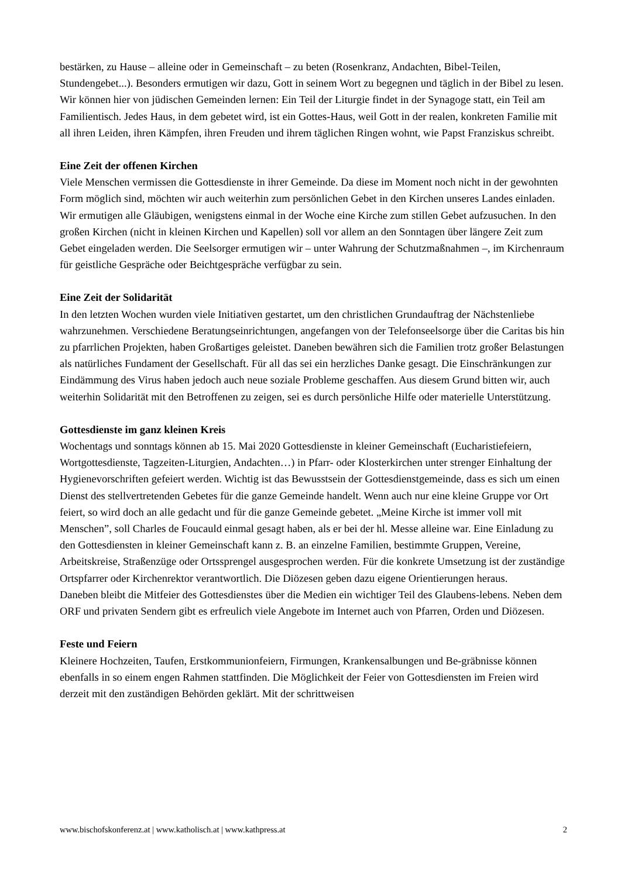bestärken, zu Hause – alleine oder in Gemeinschaft – zu beten (Rosenkranz, Andachten, Bibel-Teilen, Stundengebet...). Besonders ermutigen wir dazu, Gott in seinem Wort zu begegnen und täglich in der Bibel zu lesen. Wir können hier von jüdischen Gemeinden lernen: Ein Teil der Liturgie findet in der Synagoge statt, ein Teil am Familientisch. Jedes Haus, in dem gebetet wird, ist ein Gottes-Haus, weil Gott in der realen, konkreten Familie mit all ihren Leiden, ihren Kämpfen, ihren Freuden und ihrem täglichen Ringen wohnt, wie Papst Franziskus schreibt.
Eine Zeit der offenen Kirchen
Viele Menschen vermissen die Gottesdienste in ihrer Gemeinde. Da diese im Moment noch nicht in der gewohnten Form möglich sind, möchten wir auch weiterhin zum persönlichen Gebet in den Kirchen unseres Landes einladen. Wir ermutigen alle Gläubigen, wenigstens einmal in der Woche eine Kirche zum stillen Gebet aufzusuchen. In den großen Kirchen (nicht in kleinen Kirchen und Kapellen) soll vor allem an den Sonntagen über längere Zeit zum Gebet eingeladen werden. Die Seelsorger ermutigen wir – unter Wahrung der Schutzmaßnahmen –, im Kirchenraum für geistliche Gespräche oder Beichtgespräche verfügbar zu sein.
Eine Zeit der Solidarität
In den letzten Wochen wurden viele Initiativen gestartet, um den christlichen Grundauftrag der Nächstenliebe wahrzunehmen. Verschiedene Beratungseinrichtungen, angefangen von der Telefonseelsorge über die Caritas bis hin zu pfarrlichen Projekten, haben Großartiges geleistet. Daneben bewähren sich die Familien trotz großer Belastungen als natürliches Fundament der Gesellschaft. Für all das sei ein herzliches Danke gesagt. Die Einschränkungen zur Eindämmung des Virus haben jedoch auch neue soziale Probleme geschaffen. Aus diesem Grund bitten wir, auch weiterhin Solidarität mit den Betroffenen zu zeigen, sei es durch persönliche Hilfe oder materielle Unterstützung.
Gottesdienste im ganz kleinen Kreis
Wochentags und sonntags können ab 15. Mai 2020 Gottesdienste in kleiner Gemeinschaft (Eucharistiefeiern, Wortgottesdienste, Tagzeiten-Liturgien, Andachten…) in Pfarr- oder Klosterkirchen unter strenger Einhaltung der Hygienevorschriften gefeiert werden. Wichtig ist das Bewusstsein der Gottesdienstgemeinde, dass es sich um einen Dienst des stellvertretenden Gebetes für die ganze Gemeinde handelt. Wenn auch nur eine kleine Gruppe vor Ort feiert, so wird doch an alle gedacht und für die ganze Gemeinde gebetet. „Meine Kirche ist immer voll mit Menschen”, soll Charles de Foucauld einmal gesagt haben, als er bei der hl. Messe alleine war. Eine Einladung zu den Gottesdiensten in kleiner Gemeinschaft kann z. B. an einzelne Familien, bestimmte Gruppen, Vereine, Arbeitskreise, Straßenzüge oder Ortssprengel ausgesprochen werden. Für die konkrete Umsetzung ist der zuständige Ortspfarrer oder Kirchenrektor verantwortlich. Die Diözesen geben dazu eigene Orientierungen heraus.
Daneben bleibt die Mitfeier des Gottesdienstes über die Medien ein wichtiger Teil des Glaubens-lebens. Neben dem ORF und privaten Sendern gibt es erfreulich viele Angebote im Internet auch von Pfarren, Orden und Diözesen.
Feste und Feiern
Kleinere Hochzeiten, Taufen, Erstkommunionfeiern, Firmungen, Krankensalbungen und Be-gräbnisse können ebenfalls in so einem engen Rahmen stattfinden. Die Möglichkeit der Feier von Gottesdiensten im Freien wird derzeit mit den zuständigen Behörden geklärt. Mit der schrittweisen
www.bischofskonferenz.at | www.katholisch.at | www.kathpress.at 2